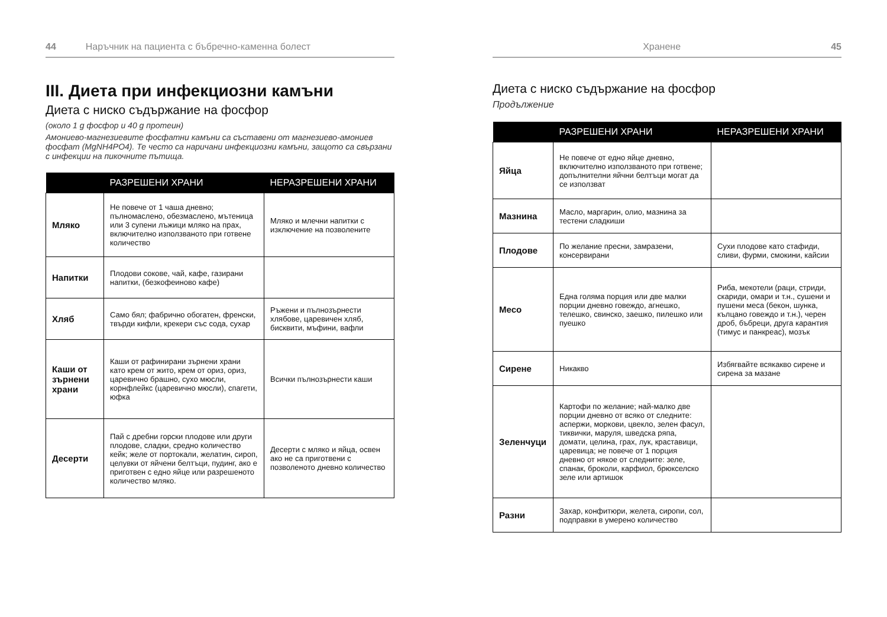44 Наръчник на пациента с бъбречно-каменна болест
III. Диета при инфекциозни камъни
Диета с ниско съдържание на фосфор
(около 1 g фосфор и 40 g протеин)
Амониево-магнезиевите фосфатни камъни са съставени от магнезиево-амониев фосфат (MgNH4PO4). Те често са наричани инфекциозни камъни, защото са свързани с инфекции на пикочните пътища.
| | РАЗРЕШЕНИ ХРАНИ | НЕРАЗРЕШЕНИ ХРАНИ |
| --- | --- | --- |
| Мляко | Не повече от 1 чаша дневно; пълномаслено, обезмаслено, мътеница или 3 супени лъжици мляко на прах, включително използваното при готвене количество | Мляко и млечни напитки с изключение на позволените |
| Напитки | Плодови сокове, чай, кафе, газирани напитки, (безкофеиново кафе) | |
| Хляб | Само бял; фабрично обогатен, френски, твърди кифли, крекери със сода, сухар | Ръжени и пълнозърнести хлябове, царевичен хляб, бисквити, мъфини, вафли |
| Каши от зърнени храни | Каши от рафинирани зърнени храни като крем от жито, крем от ориз, ориз, царевично брашно, сухо мюсли, корнфлейкс (царевично мюсли), спагети, юфка | Всички пълнозърнести каши |
| Десерти | Пай с дребни горски плодове или други плодове, сладки, средно количество кейк; желе от портокали, желатин, сироп, целувки от яйчени белтъци, пудинг, ако е приготвен с едно яйце или разрешеното количество мляко. | Десерти с мляко и яйца, освен ако не са приготвени с позволеното дневно количество |
Хранене 45
Диета с ниско съдържание на фосфор
Продължение
| | РАЗРЕШЕНИ ХРАНИ | НЕРАЗРЕШЕНИ ХРАНИ |
| --- | --- | --- |
| Яйца | Не повече от едно яйце дневно, включително използваното при готвене; допълнителни яйчни белтъци могат да се използват | |
| Мазнина | Масло, маргарин, олио, мазнина за тестени сладкиши | |
| Плодове | По желание пресни, замразени, консервирани | Сухи плодове като стафиди, сливи, фурми, смокини, кайсии |
| Месо | Една голяма порция или две малки порции дневно говеждо, агнешко, телешко, свинско, заешко, пилешко или пуешко | Риба, мекотели (раци, стриди, скариди, омари и т.н., сушени и пушени меса (бекон, шунка, кълцано говеждо и т.н.), черен дроб, бъбреци, друга карантия (тимус и панкреас), мозък |
| Сирене | Никакво | Избягвайте всякакво сирене и сирена за мазане |
| Зеленчуци | Картофи по желание; най-малко две порции дневно от всяко от следните: аспержи, моркови, цвекло, зелен фасул, тиквички, маруля, шведска ряпа, домати, целина, грах, лук, краставици, царевица; не повече от 1 порция дневно от някое от следните: зеле, спанак, броколи, карфиол, брюкселско зеле или артишок | |
| Разни | Захар, конфитюри, желета, сиропи, сол, подправки в умерено количество | |